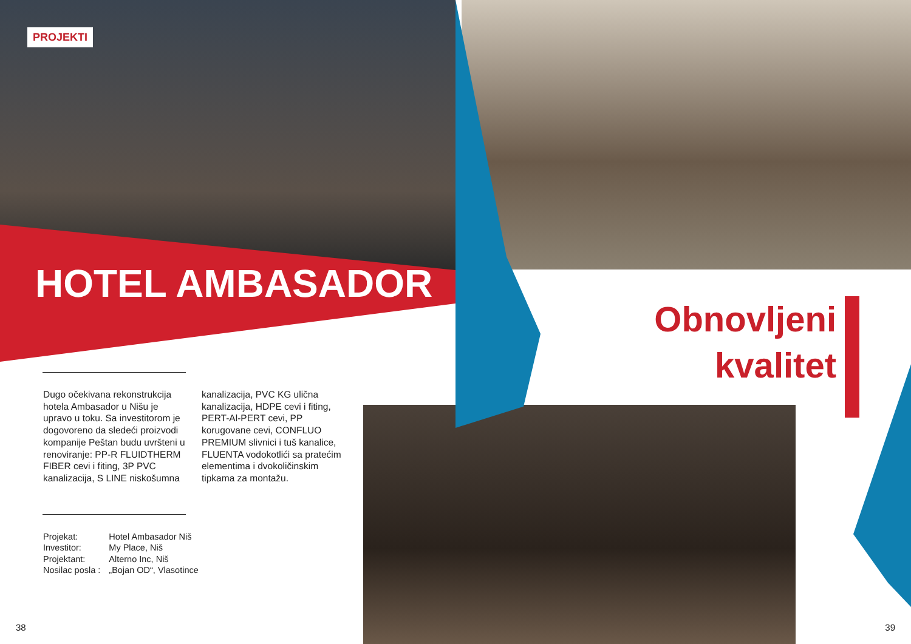PROJEKTI
HOTEL AMBASADOR
Obnovljeni
kvalitet
Dugo očekivana rekonstrukcija hotela Ambasador u Nišu je upravo u toku. Sa investitorom je dogovoreno da sledeći proizvodi kompanije Peštan budu uvršteni u renoviranje: PP-R FLUIDTHERM FIBER cevi i fiting, 3P PVC kanalizacija, S LINE niskošumna kanalizacija, PVC KG ulična kanalizacija, HDPE cevi i fiting, PERT-Al-PERT cevi, PP korugovane cevi, CONFLUO PREMIUM slivnici i tuš kanalice, FLUENTA vodokotlići sa pratećim elementima i dvokoličinskim tipkama za montažu.
| Projekat: | Hotel Ambasador Niš |
| Investitor: | My Place, Niš |
| Projektant: | Alterno Inc, Niš |
| Nosilac posla : | „Bojan OD“, Vlasotince |
38 39